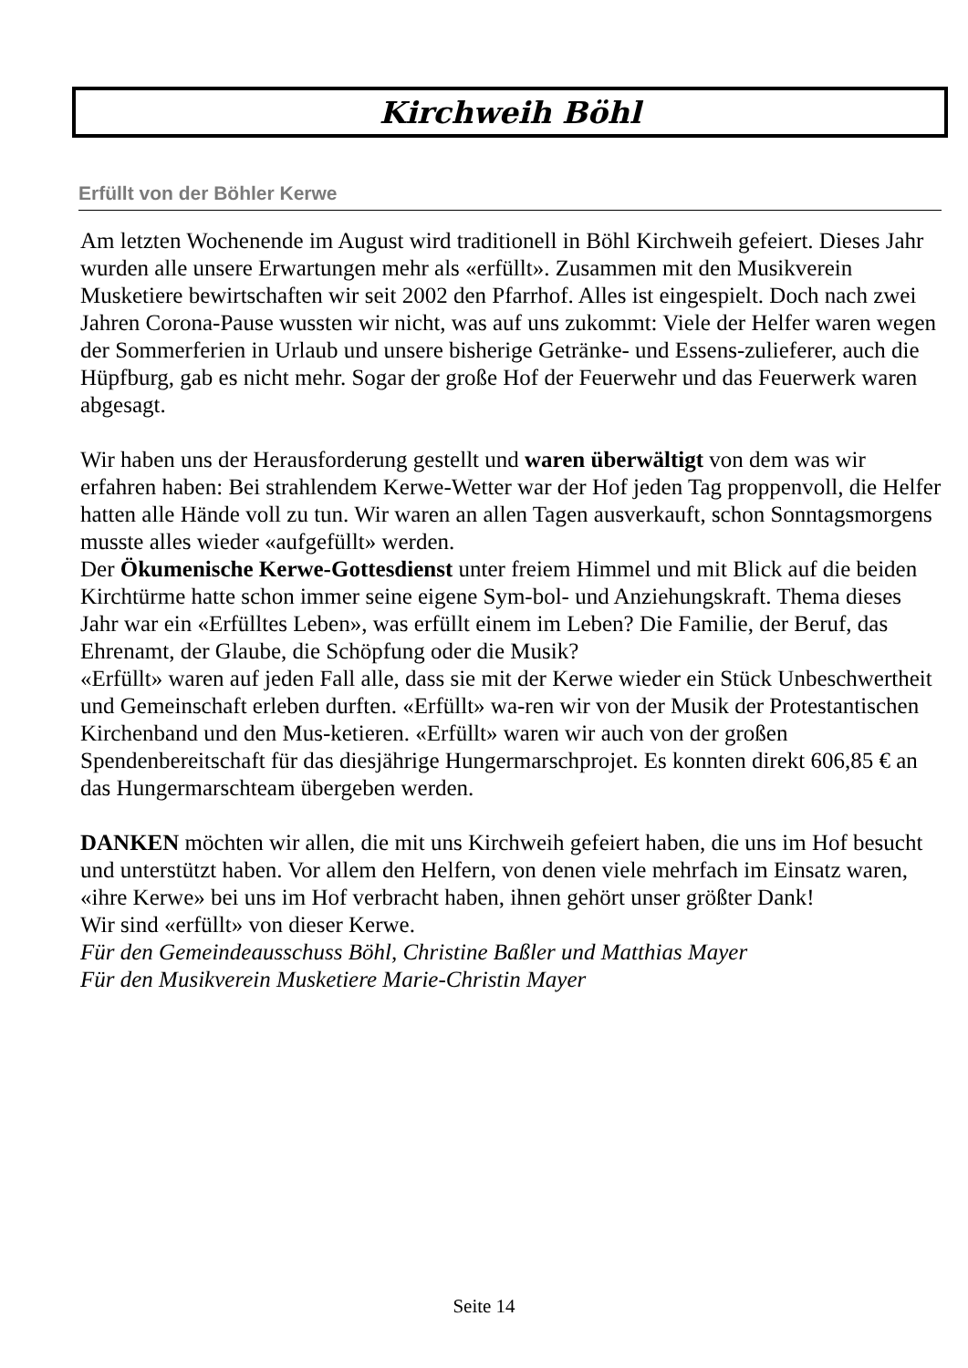Kirchweih Böhl
Erfüllt von der Böhler Kerwe
Am letzten Wochenende im August wird traditionell in Böhl Kirchweih gefeiert. Dieses Jahr wurden alle unsere Erwartungen mehr als «erfüllt». Zusammen mit den Musikverein Musketiere bewirtschaften wir seit 2002 den Pfarrhof. Alles ist eingespielt. Doch nach zwei Jahren Corona-Pause wussten wir nicht, was auf uns zukommt: Viele der Helfer waren wegen der Sommerferien in Urlaub und unsere bisherige Getränke- und Essens-zulieferer, auch die Hüpfburg, gab es nicht mehr. Sogar der große Hof der Feuerwehr und das Feuerwerk waren abgesagt.
Wir haben uns der Herausforderung gestellt und waren überwältigt von dem was wir erfahren haben: Bei strahlendem Kerwe-Wetter war der Hof jeden Tag proppenvoll, die Helfer hatten alle Hände voll zu tun. Wir waren an allen Tagen ausverkauft, schon Sonntagsmorgens musste alles wieder «aufgefüllt» werden.
Der Ökumenische Kerwe-Gottesdienst unter freiem Himmel und mit Blick auf die beiden Kirchtürme hatte schon immer seine eigene Sym-bol- und Anziehungskraft. Thema dieses Jahr war ein «Erfülltes Leben», was erfüllt einem im Leben? Die Familie, der Beruf, das Ehrenamt, der Glaube, die Schöpfung oder die Musik?
«Erfüllt» waren auf jeden Fall alle, dass sie mit der Kerwe wieder ein Stück Unbeschwertheit und Gemeinschaft erleben durften. «Erfüllt» wa-ren wir von der Musik der Protestantischen Kirchenband und den Mus-ketieren. «Erfüllt» waren wir auch von der großen Spendenbereitschaft für das diesjährige Hungermarschprojet. Es konnten direkt 606,85 € an das Hungermarschteam übergeben werden.
DANKEN möchten wir allen, die mit uns Kirchweih gefeiert haben, die uns im Hof besucht und unterstützt haben. Vor allem den Helfern, von denen viele mehrfach im Einsatz waren, «ihre Kerwe» bei uns im Hof verbracht haben, ihnen gehört unser größter Dank!
Wir sind «erfüllt» von dieser Kerwe.
Für den Gemeindeausschuss Böhl, Christine Baßler und Matthias Mayer
Für den Musikverein Musketiere Marie-Christin Mayer
Seite 14